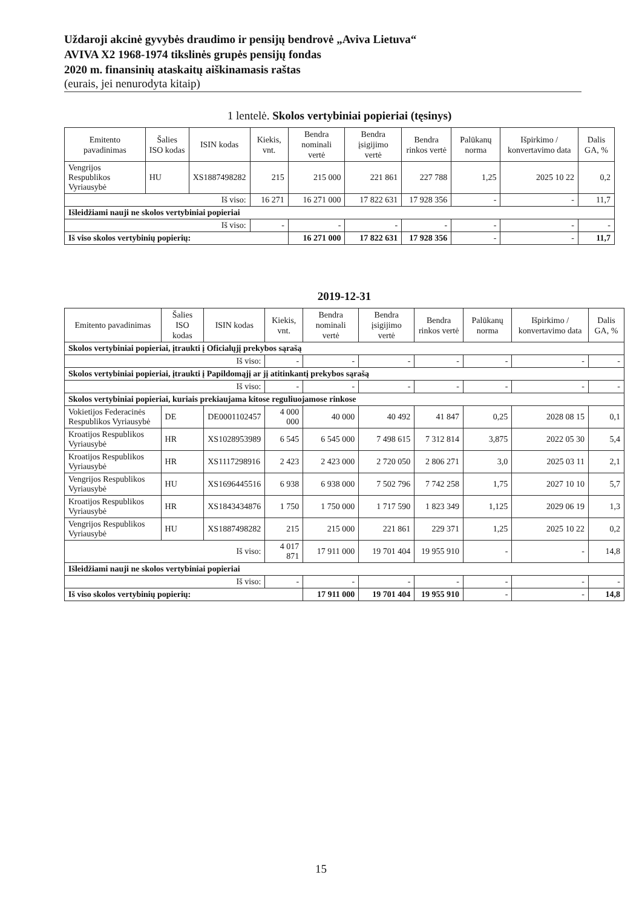Uždaroji akcinė gyvybės draudimo ir pensijų bendrovė „Aviva Lietuva“AVIVA X2 1968-1974 tikslinės grupės pensijų fondas
2020 m. finansinių ataskaitų aiškinamasis raštas
(eurais, jei nenurodyta kitaip)
1 lentelė. Skolos vertybiniai popieriai (tęsinys)
| Emitento pavadinimas | Šalies ISO kodas | ISIN kodas | Kiekis, vnt. | Bendra nominali vertė | Bendra įsigijimo vertė | Bendra rinkos vertė | Palūkanų norma | Išpirkimo / konvertavimo data | Dalis GA, % |
| --- | --- | --- | --- | --- | --- | --- | --- | --- | --- |
| Vengrijos Respublikos Vyriausybė | HU | XS1887498282 | 215 | 215 000 | 221 861 | 227 788 | 1,25 | 2025 10 22 | 0,2 |
| Iš viso: | | | 16 271 | 16 271 000 | 17 822 631 | 17 928 356 | - | - | 11,7 |
| Išleidžiami nauji ne skolos vertybiniai popieriai | | | | | | | | | |
| Iš viso: | | | - | - | - | - | - | - | - |
| Iš viso skolos vertybinių popierių: | | | | 16 271 000 | 17 822 631 | 17 928 356 | - | - | 11,7 |
2019-12-31
| Emitento pavadinimas | Šalies ISO kodas | ISIN kodas | Kiekis, vnt. | Bendra nominali vertė | Bendra įsigijimo vertė | Bendra rinkos vertė | Palūkanų norma | Išpirkimo / konvertavimo data | Dalis GA, % |
| --- | --- | --- | --- | --- | --- | --- | --- | --- | --- |
| Skolos vertybiniai popieriai, įtraukti į Oficialųjį prekybos sąrašą | | | | | | | | | |
| Iš viso: | | | - | - | - | - | - | - | - |
| Skolos vertybiniai popieriai, įtraukti į Papildomąjį ar jį atitinkantį prekybos sąrašą | | | | | | | | | |
| Iš viso: | | | - | - | - | - | - | - | - |
| Skolos vertybiniai popieriai, kuriais prekiaujama kitose reguliuojamose rinkose | | | | | | | | | |
| Vokietijos Federacinės Respublikos Vyriausybė | DE | DE0001102457 | 4 000 000 | 40 000 | 40 492 | 41 847 | 0,25 | 2028 08 15 | 0,1 |
| Kroatijos Respublikos Vyriausybė | HR | XS1028953989 | 6 545 | 6 545 000 | 7 498 615 | 7 312 814 | 3,875 | 2022 05 30 | 5,4 |
| Kroatijos Respublikos Vyriausybė | HR | XS1117298916 | 2 423 | 2 423 000 | 2 720 050 | 2 806 271 | 3,0 | 2025 03 11 | 2,1 |
| Vengrijos Respublikos Vyriausybė | HU | XS1696445516 | 6 938 | 6 938 000 | 7 502 796 | 7 742 258 | 1,75 | 2027 10 10 | 5,7 |
| Kroatijos Respublikos Vyriausybė | HR | XS1843434876 | 1 750 | 1 750 000 | 1 717 590 | 1 823 349 | 1,125 | 2029 06 19 | 1,3 |
| Vengrijos Respublikos Vyriausybė | HU | XS1887498282 | 215 | 215 000 | 221 861 | 229 371 | 1,25 | 2025 10 22 | 0,2 |
| Iš viso: | | | 4 017 871 | 17 911 000 | 19 701 404 | 19 955 910 | - | - | 14,8 |
| Išleidžiami nauji ne skolos vertybiniai popieriai | | | | | | | | | |
| Iš viso: | | | - | - | - | - | - | - | - |
| Iš viso skolos vertybinių popierių: | | | | 17 911 000 | 19 701 404 | 19 955 910 | - | - | 14,8 |
15